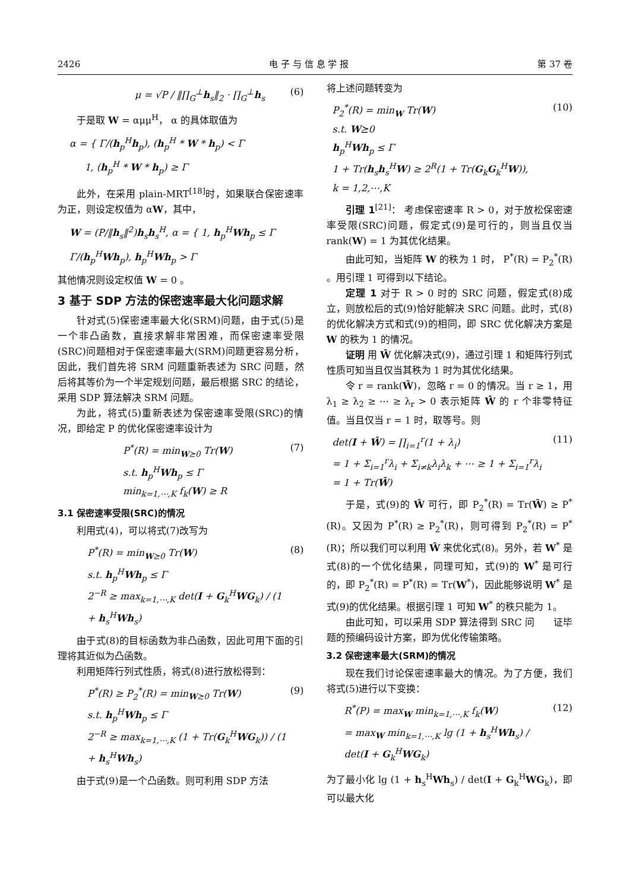2426 电 子 与 信 息 学 报 第 37 卷
μ = √P / ‖∏<sub>G</sub><sup>⊥</sup>h<sub>s</sub>‖<sub>2</sub> · ∏<sub>G</sub><sup>⊥</sup>h<sub>s</sub> (6)
于是取 W = αμμ<sup>H</sup>， α 的具体取值为
α = { Γ/(h<sub>p</sub><sup>H</sup>h<sub>p</sub>), (h<sub>p</sub><sup>H</sup> * W * h<sub>p</sub>) < Γ
1, (h<sub>p</sub><sup>H</sup> * W * h<sub>p</sub>) ≥ Γ
此外，在采用 plain-MRT<sup>[18]</sup>时，如果联合保密速率为正，则设定权值为 αW，其中，
W = (P/‖h<sub>s</sub>‖<sup>2</sup>)h<sub>s</sub>h<sub>s</sub><sup>H</sup>, α = { 1, h<sub>p</sub><sup>H</sup>Wh<sub>p</sub> ≤ Γ
Γ/(h<sub>p</sub><sup>H</sup>Wh<sub>p</sub>), h<sub>p</sub><sup>H</sup>Wh<sub>p</sub> > Γ
其他情况则设定权值 W = 0 。
3 基于 SDP 方法的保密速率最大化问题求解
针对式(5)保密速率最大化(SRM)问题，由于式(5)是一个非凸函数，直接求解非常困难，而保密速率受限(SRC)问题相对于保密速率最大(SRM)问题更容易分析，因此，我们首先将 SRM 问题重新表述为 SRC 问题，然后将其等价为一个半定规划问题，最后根据 SRC 的结论，采用 SDP 算法解决 SRM 问题。
为此，将式(5)重新表述为保密速率受限(SRC)的情况，即给定 P 的优化保密速率设计为
P<sup>*</sup>(R) = min<sub>W⪰0</sub> Tr(W)
s.t. h<sub>p</sub><sup>H</sup>Wh<sub>p</sub> ≤ Γ
min<sub>k=1,⋯,K</sub> f<sub>k</sub>(W) ≥ R (7)
3.1 保密速率受限(SRC)的情况
利用式(4)，可以将式(7)改写为
P<sup>*</sup>(R) = min<sub>W⪰0</sub> Tr(W)
s.t. h<sub>p</sub><sup>H</sup>Wh<sub>p</sub> ≤ Γ
2<sup>−R</sup> ≥ max<sub>k=1,⋯,K</sub> det(I + G<sub>k</sub><sup>H</sup>WG<sub>k</sub>) / (1 + h<sub>s</sub><sup>H</sup>Wh<sub>s</sub>) (8)
由于式(8)的目标函数为非凸函数，因此可用下面的引理将其近似为凸函数。
利用矩阵行列式性质，将式(8)进行放松得到：
P<sup>*</sup>(R) ≥ P<sub>2</sub><sup>*</sup>(R) = min<sub>W⪰0</sub> Tr(W)
s.t. h<sub>p</sub><sup>H</sup>Wh<sub>p</sub> ≤ Γ
2<sup>−R</sup> ≥ max<sub>k=1,⋯,K</sub> (1 + Tr(G<sub>k</sub><sup>H</sup>WG<sub>k</sub>)) / (1 + h<sub>s</sub><sup>H</sup>Wh<sub>s</sub>) (9)
由于式(9)是一个凸函数。则可利用 SDP 方法
将上述问题转变为
P<sub>2</sub><sup>*</sup>(R) = min<sub>W</sub> Tr(W)
s.t. W⪰0
h<sub>p</sub><sup>H</sup>Wh<sub>p</sub> ≤ Γ
1 + Tr(h<sub>s</sub>h<sub>s</sub><sup>H</sup>W) ≥ 2<sup>R</sup>(1 + Tr(G<sub>k</sub>G<sub>k</sub><sup>H</sup>W)),
k = 1,2,⋯,K (10)
引理 1<sup>[21]</sup>： 考虑保密速率 R > 0，对于放松保密速率受限(SRC)问题，假定式(9)是可行的，则当且仅当 rank(W) = 1 为其优化结果。
由此可知，当矩阵 W 的秩为 1 时， P<sup>*</sup>(R) = P<sub>2</sub><sup>*</sup>(R) 。用引理 1 可得到以下结论。
定理 1 对于 R > 0 时的 SRC 问题，假定式(8)成立，则放松后的式(9)恰好能解决 SRC 问题。此时，式(8)的优化解决方式和式(9)的相同，即 SRC 优化解决方案是 W 的秩为 1 的情况。
证明 用 Ŵ 优化解决式(9)，通过引理 1 和矩阵行列式性质可知当且仅当其秩为 1 时为其优化结果。
令 r = rank(Ŵ)，忽略 r = 0 的情况。当 r ≥ 1，用 λ<sub>1</sub> ≥ λ<sub>2</sub> ≥ ⋯ ≥ λ<sub>r</sub> > 0 表示矩阵 Ŵ 的 r 个非零特征值。当且仅当 r = 1 时，取等号。则
det(I + Ŵ) = ∏<sub>i=1</sub><sup>r</sup>(1 + λ<sub>i</sub>)
= 1 + Σ<sub>i=1</sub><sup>r</sup>λ<sub>i</sub> + Σ<sub>i≠k</sub>λ<sub>i</sub>λ<sub>k</sub> + ⋯ ≥ 1 + Σ<sub>i=1</sub><sup>r</sup>λ<sub>i</sub>
= 1 + Tr(Ŵ) (11)
于是，式(9)的 Ŵ 可行，即 P<sub>2</sub><sup>*</sup>(R) = Tr(Ŵ) ≥ P<sup>*</sup>(R)。又因为 P<sup>*</sup>(R) ≥ P<sub>2</sub><sup>*</sup>(R)，则可得到 P<sub>2</sub><sup>*</sup>(R) = P<sup>*</sup>(R)；所以我们可以利用 Ŵ 来优化式(8)。另外，若 W<sup>*</sup> 是式(8)的一个优化结果，同理可知，式(9)的 W<sup>*</sup> 是可行的，即 P<sub>2</sub><sup>*</sup>(R) = P<sup>*</sup>(R) = Tr(W<sup>*</sup>)，因此能够说明 W<sup>*</sup> 是式(9)的优化结果。根据引理 1 可知 W<sup>*</sup> 的秩只能为 1。 证毕
由此可知，可以采用 SDP 算法得到 SRC 问题的预编码设计方案，即为优化传输策略。
3.2 保密速率最大(SRM)的情况
现在我们讨论保密速率最大的情况。为了方便，我们将式(5)进行以下变换：
R<sup>*</sup>(P) = max<sub>W</sub> min<sub>k=1,⋯,K</sub> f<sub>k</sub>(W)
= max<sub>W</sub> min<sub>k=1,⋯,K</sub> lg (1 + h<sub>s</sub><sup>H</sup>Wh<sub>s</sub>) / det(I + G<sub>k</sub><sup>H</sup>WG<sub>k</sub>) (12)
为了最小化 lg (1 + h<sub>s</sub><sup>H</sup>Wh<sub>s</sub>) / det(I + G<sub>k</sub><sup>H</sup>WG<sub>k</sub>)，即可以最大化